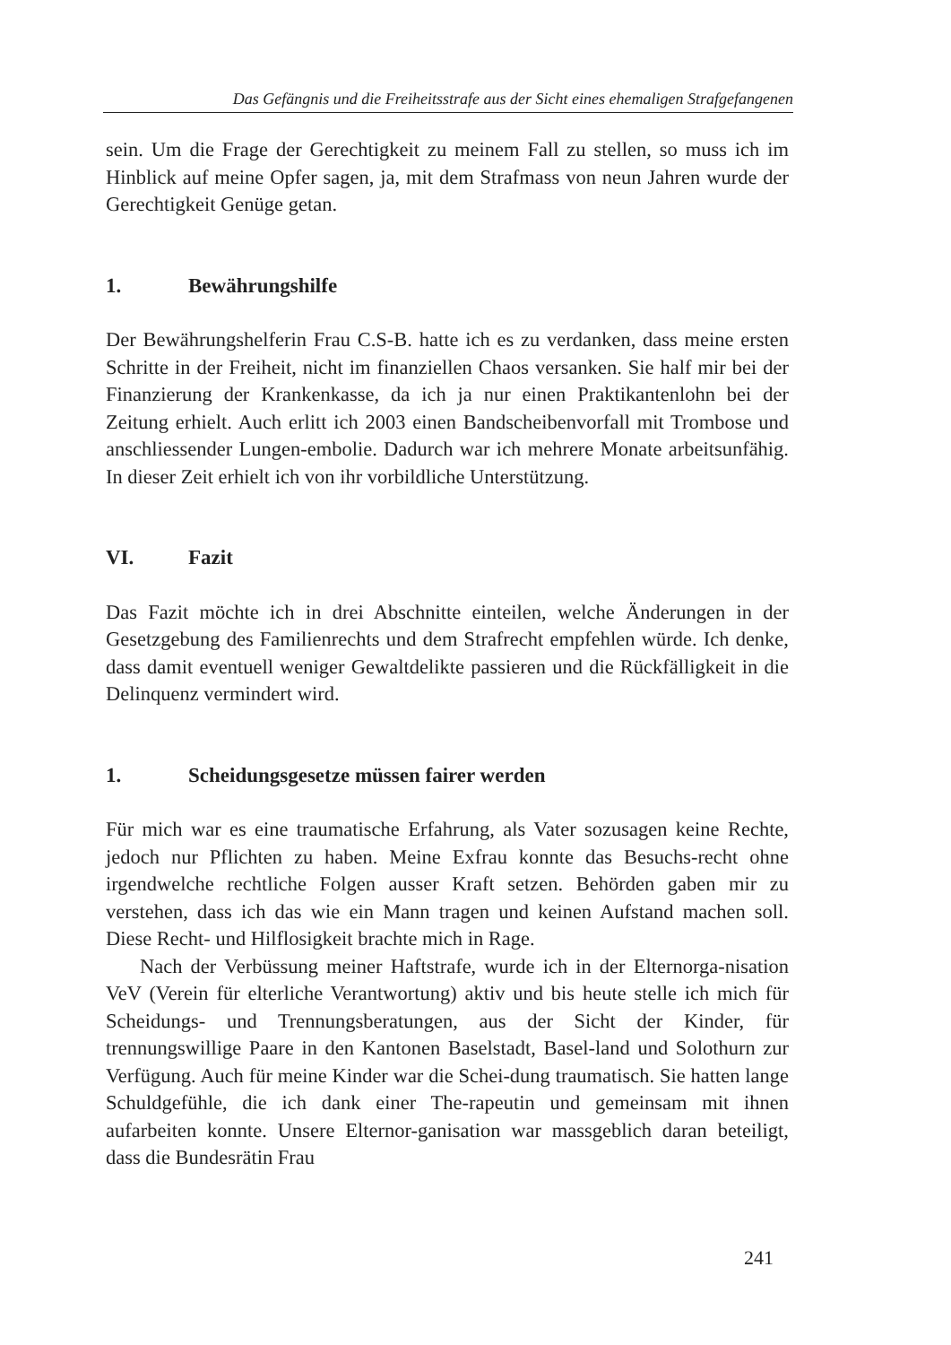Das Gefängnis und die Freiheitsstrafe aus der Sicht eines ehemaligen Strafgefangenen
sein. Um die Frage der Gerechtigkeit zu meinem Fall zu stellen, so muss ich im Hinblick auf meine Opfer sagen, ja, mit dem Strafmass von neun Jahren wurde der Gerechtigkeit Genüge getan.
1. Bewährungshilfe
Der Bewährungshelferin Frau C.S-B. hatte ich es zu verdanken, dass meine ersten Schritte in der Freiheit, nicht im finanziellen Chaos versanken. Sie half mir bei der Finanzierung der Krankenkasse, da ich ja nur einen Praktikantenlohn bei der Zeitung erhielt. Auch erlitt ich 2003 einen Bandscheibenvorfall mit Trombose und anschliessender Lungen-embolie. Dadurch war ich mehrere Monate arbeitsunfähig. In dieser Zeit erhielt ich von ihr vorbildliche Unterstützung.
VI. Fazit
Das Fazit möchte ich in drei Abschnitte einteilen, welche Änderungen in der Gesetzgebung des Familienrechts und dem Strafrecht empfehlen würde. Ich denke, dass damit eventuell weniger Gewaltdelikte passieren und die Rückfälligkeit in die Delinquenz vermindert wird.
1. Scheidungsgesetze müssen fairer werden
Für mich war es eine traumatische Erfahrung, als Vater sozusagen keine Rechte, jedoch nur Pflichten zu haben. Meine Exfrau konnte das Besuchs-recht ohne irgendwelche rechtliche Folgen ausser Kraft setzen. Behörden gaben mir zu verstehen, dass ich das wie ein Mann tragen und keinen Aufstand machen soll. Diese Recht- und Hilflosigkeit brachte mich in Rage.
Nach der Verbüssung meiner Haftstrafe, wurde ich in der Elternorga-nisation VeV (Verein für elterliche Verantwortung) aktiv und bis heute stelle ich mich für Scheidungs- und Trennungsberatungen, aus der Sicht der Kinder, für trennungswillige Paare in den Kantonen Baselstadt, Basel-land und Solothurn zur Verfügung. Auch für meine Kinder war die Schei-dung traumatisch. Sie hatten lange Schuldgefühle, die ich dank einer The-rapeutin und gemeinsam mit ihnen aufarbeiten konnte. Unsere Elternor-ganisation war massgeblich daran beteiligt, dass die Bundesrätin Frau
241